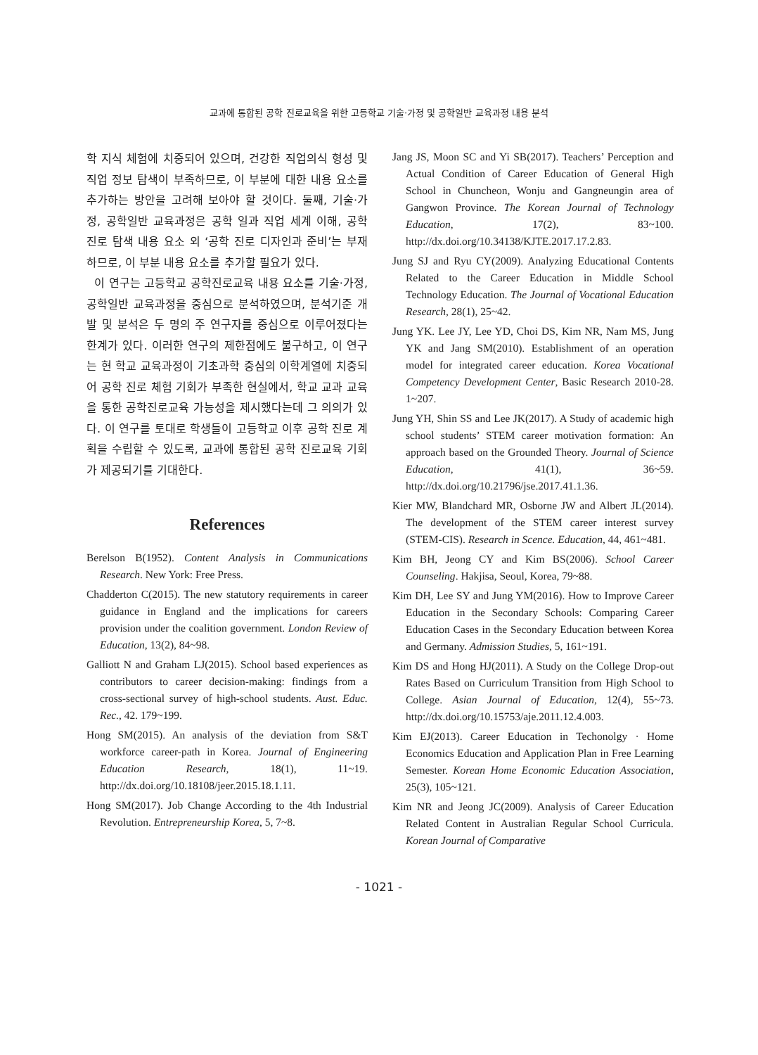교과에 통합된 공학 진로교육을 위한 고등학교 기술·가정 및 공학일반 교육과정 내용 분석
학 지식 체험에 치중되어 있으며, 건강한 직업의식 형성 및 직업 정보 탐색이 부족하므로, 이 부분에 대한 내용 요소를 추가하는 방안을 고려해 보아야 할 것이다. 둘째, 기술·가정, 공학일반 교육과정은 공학 일과 직업 세계 이해, 공학 진로 탐색 내용 요소 외 ‘공학 진로 디자인과 준비’는 부재하므로, 이 부분 내용 요소를 추가할 필요가 있다.
이 연구는 고등학교 공학진로교육 내용 요소를 기술·가정, 공학일반 교육과정을 중심으로 분석하였으며, 분석기준 개발 및 분석은 두 명의 주 연구자를 중심으로 이루어졌다는 한계가 있다. 이러한 연구의 제한점에도 불구하고, 이 연구는 현 학교 교육과정이 기초과학 중심의 이학계열에 치중되어 공학 진로 체험 기회가 부족한 현실에서, 학교 교과 교육을 통한 공학진로교육 가능성을 제시했다는데 그 의의가 있다. 이 연구를 토대로 학생들이 고등학교 이후 공학 진로 계획을 수립할 수 있도록, 교과에 통합된 공학 진로교육 기회가 제공되기를 기대한다.
References
Berelson B(1952). Content Analysis in Communications Research. New York: Free Press.
Chadderton C(2015). The new statutory requirements in career guidance in England and the implications for careers provision under the coalition government. London Review of Education, 13(2), 84~98.
Galliott N and Graham LJ(2015). School based experiences as contributors to career decision-making: findings from a cross-sectional survey of high-school students. Aust. Educ. Rec., 42. 179~199.
Hong SM(2015). An analysis of the deviation from S&T workforce career-path in Korea. Journal of Engineering Education Research, 18(1), 11~19. http://dx.doi.org/10.18108/jeer.2015.18.1.11.
Hong SM(2017). Job Change According to the 4th Industrial Revolution. Entrepreneurship Korea, 5, 7~8.
Jang JS, Moon SC and Yi SB(2017). Teachers’ Perception and Actual Condition of Career Education of General High School in Chuncheon, Wonju and Gangneungin area of Gangwon Province. The Korean Journal of Technology Education, 17(2), 83~100. http://dx.doi.org/10.34138/KJTE.2017.17.2.83.
Jung SJ and Ryu CY(2009). Analyzing Educational Contents Related to the Career Education in Middle School Technology Education. The Journal of Vocational Education Research, 28(1), 25~42.
Jung YK. Lee JY, Lee YD, Choi DS, Kim NR, Nam MS, Jung YK and Jang SM(2010). Establishment of an operation model for integrated career education. Korea Vocational Competency Development Center, Basic Research 2010-28. 1~207.
Jung YH, Shin SS and Lee JK(2017). A Study of academic high school students’ STEM career motivation formation: An approach based on the Grounded Theory. Journal of Science Education, 41(1), 36~59. http://dx.doi.org/10.21796/jse.2017.41.1.36.
Kier MW, Blandchard MR, Osborne JW and Albert JL(2014). The development of the STEM career interest survey (STEM-CIS). Research in Scence. Education, 44, 461~481.
Kim BH, Jeong CY and Kim BS(2006). School Career Counseling. Hakjisa, Seoul, Korea, 79~88.
Kim DH, Lee SY and Jung YM(2016). How to Improve Career Education in the Secondary Schools: Comparing Career Education Cases in the Secondary Education between Korea and Germany. Admission Studies, 5, 161~191.
Kim DS and Hong HJ(2011). A Study on the College Drop-out Rates Based on Curriculum Transition from High School to College. Asian Journal of Education, 12(4), 55~73. http://dx.doi.org/10.15753/aje.2011.12.4.003.
Kim EJ(2013). Career Education in Techonolgy · Home Economics Education and Application Plan in Free Learning Semester. Korean Home Economic Education Association, 25(3), 105~121.
Kim NR and Jeong JC(2009). Analysis of Career Education Related Content in Australian Regular School Curricula. Korean Journal of Comparative
- 1021 -